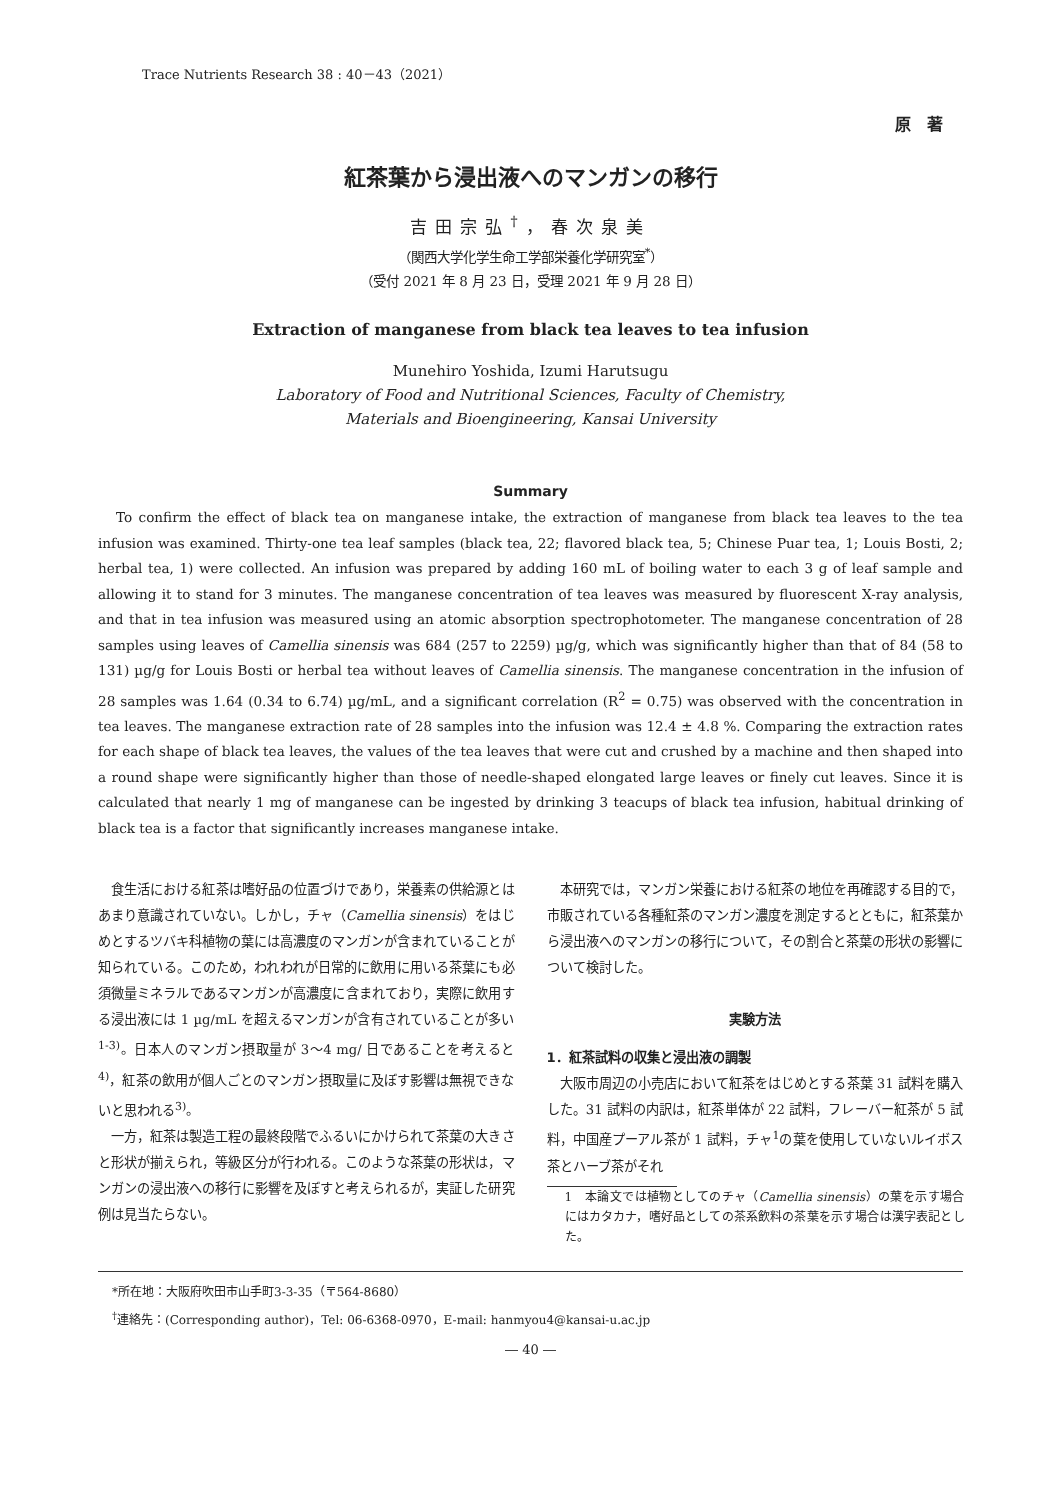Trace Nutrients Research 38 : 40－43（2021）
原　著
紅茶葉から浸出液へのマンガンの移行
吉田宗弘<sup>†</sup>，春次泉美
（関西大学化学生命工学部栄養化学研究室<sup>*</sup>）
（受付 2021 年 8 月 23 日，受理 2021 年 9 月 28 日）
Extraction of manganese from black tea leaves to tea infusion
Munehiro Yoshida, Izumi Harutsugu
Laboratory of Food and Nutritional Sciences, Faculty of Chemistry,
Materials and Bioengineering, Kansai University
Summary
To confirm the effect of black tea on manganese intake, the extraction of manganese from black tea leaves to the tea infusion was examined. Thirty-one tea leaf samples (black tea, 22; flavored black tea, 5; Chinese Puar tea, 1; Louis Bosti, 2; herbal tea, 1) were collected. An infusion was prepared by adding 160 mL of boiling water to each 3 g of leaf sample and allowing it to stand for 3 minutes. The manganese concentration of tea leaves was measured by fluorescent X-ray analysis, and that in tea infusion was measured using an atomic absorption spectrophotometer. The manganese concentration of 28 samples using leaves of Camellia sinensis was 684 (257 to 2259) µg/g, which was significantly higher than that of 84 (58 to 131) µg/g for Louis Bosti or herbal tea without leaves of Camellia sinensis. The manganese concentration in the infusion of 28 samples was 1.64 (0.34 to 6.74) µg/mL, and a significant correlation (R<sup>2</sup> = 0.75) was observed with the concentration in tea leaves. The manganese extraction rate of 28 samples into the infusion was 12.4 ± 4.8 %. Comparing the extraction rates for each shape of black tea leaves, the values of the tea leaves that were cut and crushed by a machine and then shaped into a round shape were significantly higher than those of needle-shaped elongated large leaves or finely cut leaves. Since it is calculated that nearly 1 mg of manganese can be ingested by drinking 3 teacups of black tea infusion, habitual drinking of black tea is a factor that significantly increases manganese intake.
食生活における紅茶は嗜好品の位置づけであり，栄養素の供給源とはあまり意識されていない。しかし，チャ（Camellia sinensis）をはじめとするツバキ科植物の葉には高濃度のマンガンが含まれていることが知られている。このため，われわれが日常的に飲用に用いる茶葉にも必須微量ミネラルであるマンガンが高濃度に含まれており，実際に飲用する浸出液には 1 µg/mL を超えるマンガンが含有されていることが多い<sup>1-3)</sup>。日本人のマンガン摂取量が 3～4 mg/ 日であることを考えると<sup>4)</sup>，紅茶の飲用が個人ごとのマンガン摂取量に及ぼす影響は無視できないと思われる<sup>3)</sup>。
一方，紅茶は製造工程の最終段階でふるいにかけられて茶葉の大きさと形状が揃えられ，等級区分が行われる。このような茶葉の形状は，マンガンの浸出液への移行に影響を及ぼすと考えられるが，実証した研究例は見当たらない。
本研究では，マンガン栄養における紅茶の地位を再確認する目的で，市販されている各種紅茶のマンガン濃度を測定するとともに，紅茶葉から浸出液へのマンガンの移行について，その割合と茶葉の形状の影響について検討した。
実験方法
1．紅茶試料の収集と浸出液の調製
大阪市周辺の小売店において紅茶をはじめとする茶葉 31 試料を購入した。31 試料の内訳は，紅茶単体が 22 試料，フレーバー紅茶が 5 試料，中国産プーアル茶が 1 試料，チャ<sup>1</sup>の葉を使用していないルイボス茶とハーブ茶がそれ
1　本論文では植物としてのチャ（Camellia sinensis）の葉を示す場合にはカタカナ，嗜好品としての茶系飲料の茶葉を示す場合は漢字表記とした。
*所在地：大阪府吹田市山手町3-3-35（〒564-8680）
<sup>†</sup> 連絡先：(Corresponding author)，Tel: 06-6368-0970，E-mail: hanmyou4@kansai-u.ac.jp
― 40 ―